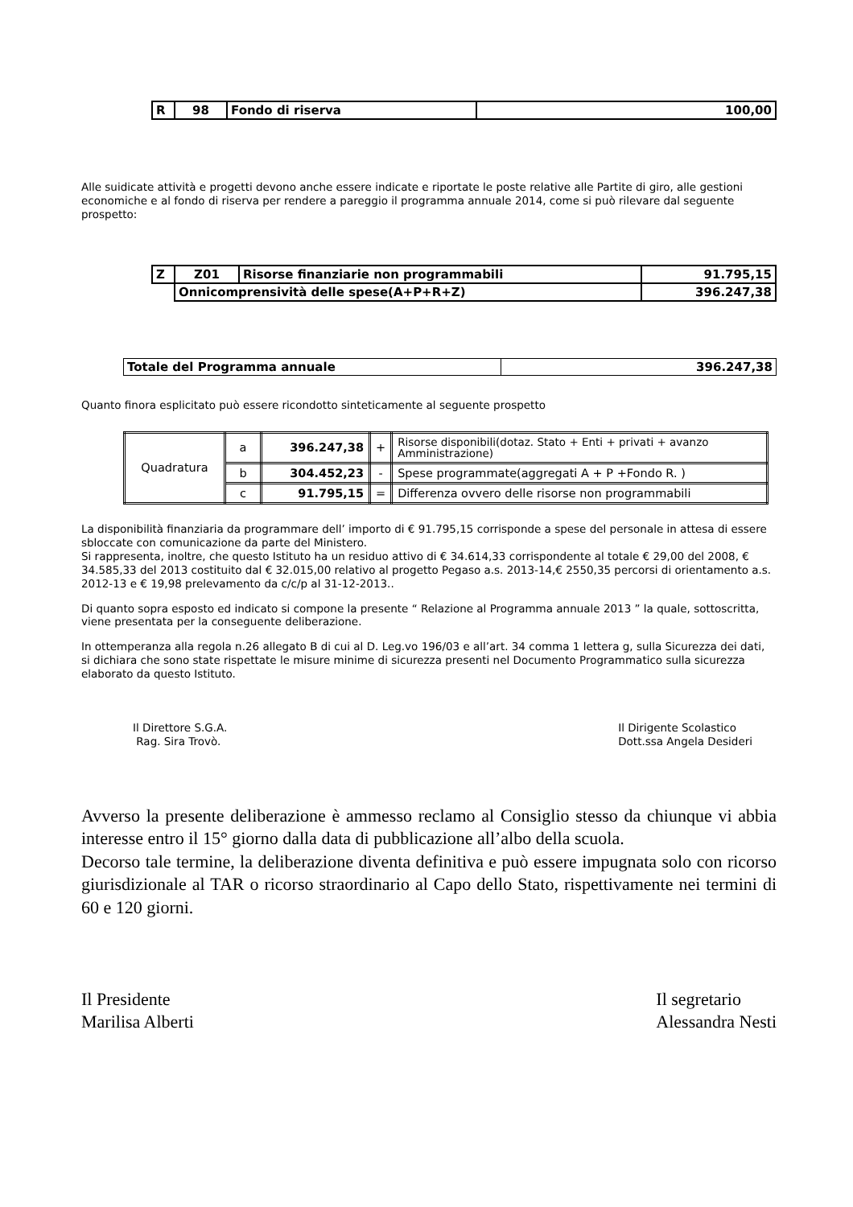| R | 98 | Fondo di riserva | 100,00 |
Alle suidicate attività e progetti devono anche essere indicate e riportate le poste relative alle Partite di giro, alle gestioni economiche e al fondo di riserva per rendere a pareggio il programma annuale 2014, come si può rilevare dal seguente prospetto:
| Z | Z01 | Risorse finanziarie non programmabili | 91.795,15 |
| | Onnicomprensività delle spese(A+P+R+Z) | | 396.247,38 |
| Totale del Programma annuale | 396.247,38 |
Quanto finora esplicitato può essere ricondotto sinteticamente al seguente prospetto
| Quadratura | a | 396.247,38 | + | Risorse disponibili(dotaz. Stato + Enti + privati + avanzo Amministrazione) |
| | b | 304.452,23 | - | Spese programmate(aggregati A + P +Fondo R. ) |
| | c | 91.795,15 | = | Differenza ovvero delle risorse non programmabili |
La disponibilità finanziaria da programmare dell’ importo di € 91.795,15 corrisponde a spese del personale in attesa di essere sbloccate con comunicazione da parte del Ministero.
Si rappresenta, inoltre, che questo Istituto ha un residuo attivo di € 34.614,33 corrispondente al totale € 29,00 del 2008, € 34.585,33 del 2013 costituito dal € 32.015,00 relativo al progetto Pegaso a.s. 2013-14,€ 2550,35 percorsi di orientamento a.s. 2012-13 e € 19,98 prelevamento da c/c/p al 31-12-2013..
Di quanto sopra esposto ed indicato si compone la presente “ Relazione al Programma annuale 2013 ” la quale, sottoscritta, viene presentata per la conseguente deliberazione.
In ottemperanza alla regola n.26 allegato B di cui al D. Leg.vo 196/03 e all’art. 34 comma 1 lettera g, sulla Sicurezza dei dati, si dichiara che sono state rispettate le misure minime di sicurezza presenti nel Documento Programmatico sulla sicurezza elaborato da questo Istituto.
Il Direttore S.G.A.
Rag. Sira Trovò.
Il Dirigente Scolastico
Dott.ssa Angela Desideri
Avverso la presente deliberazione è ammesso reclamo al Consiglio stesso da chiunque vi abbia interesse entro il 15° giorno dalla data di pubblicazione all’albo della scuola.
Decorso tale termine, la deliberazione diventa definitiva e può essere impugnata solo con ricorso giurisdizionale al TAR o ricorso straordinario al Capo dello Stato, rispettivamente nei termini di 60 e 120 giorni.
Il Presidente
Marilisa Alberti
Il segretario
Alessandra Nesti